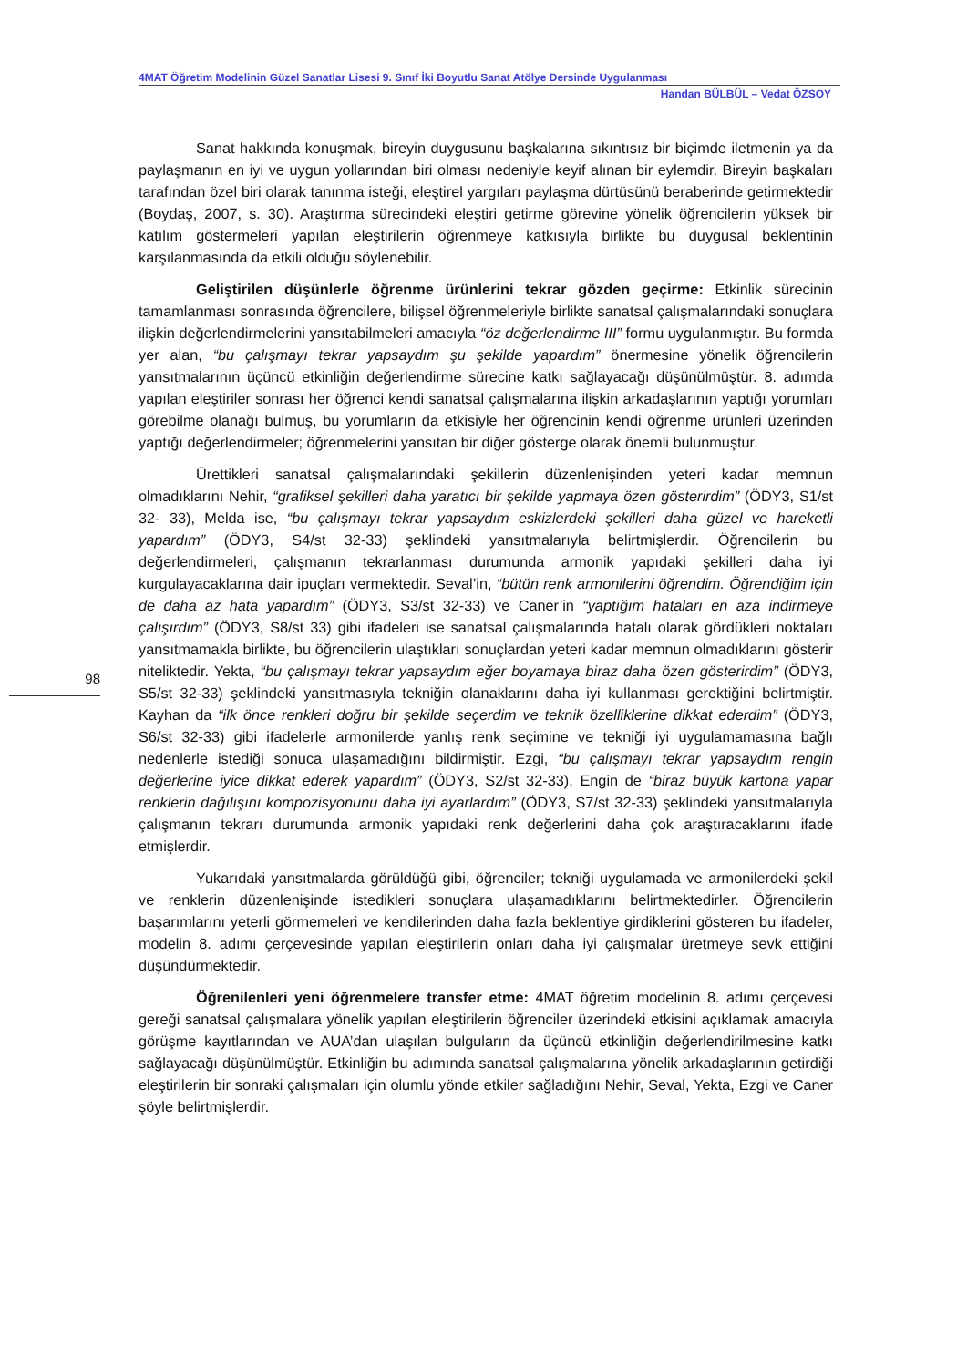4MAT Öğretim Modelinin Güzel Sanatlar Lisesi 9. Sınıf İki Boyutlu Sanat Atölye Dersinde Uygulanması
Handan BÜLBÜL – Vedat ÖZSOY
Sanat hakkında konuşmak, bireyin duygusunu başkalarına sıkıntısız bir biçimde iletmenin ya da paylaşmanın en iyi ve uygun yollarından biri olması nedeniyle keyif alınan bir eylemdir. Bireyin başkaları tarafından özel biri olarak tanınma isteği, eleştirel yargıları paylaşma dürtüsünü beraberinde getirmektedir (Boydaş, 2007, s. 30). Araştırma sürecindeki eleştiri getirme görevine yönelik öğrencilerin yüksek bir katılım göstermeleri yapılan eleştirilerin öğrenmeye katkısıyla birlikte bu duygusal beklentinin karşılanmasında da etkili olduğu söylenebilir.
Geliştirilen düşünlerle öğrenme ürünlerini tekrar gözden geçirme: Etkinlik sürecinin tamamlanması sonrasında öğrencilere, bilişsel öğrenmeleriyle birlikte sanatsal çalışmalarındaki sonuçlara ilişkin değerlendirmelerini yansıtabilmeleri amacıyla “öz değerlendirme III” formu uygulanmıştır. Bu formda yer alan, “bu çalışmayı tekrar yapsaydım şu şekilde yapardım” önermesine yönelik öğrencilerin yansıtmalarının üçüncü etkinliğin değerlendirme sürecine katkı sağlayacağı düşünülmüştür. 8. adımda yapılan eleştiriler sonrası her öğrenci kendi sanatsal çalışmalarına ilişkin arkadaşlarının yaptığı yorumları görebilme olanağı bulmuş, bu yorumların da etkisiyle her öğrencinin kendi öğrenme ürünleri üzerinden yaptığı değerlendirmeler; öğrenmelerini yansıtan bir diğer gösterge olarak önemli bulunmuştur.
Ürettikleri sanatsal çalışmalarındaki şekillerin düzenlenişinden yeteri kadar memnun olmadıklarını Nehir, “grafiksel şekilleri daha yaratıcı bir şekilde yapmaya özen gösterirdim” (ÖDY3, S1/st 32- 33), Melda ise, “bu çalışmayı tekrar yapsaydım eskizlerdeki şekilleri daha güzel ve hareketli yapardım” (ÖDY3, S4/st 32-33) şeklindeki yansıtmalarıyla belirtmişlerdir. Öğrencilerin bu değerlendirmeleri, çalışmanın tekrarlanması durumunda armonik yapıdaki şekilleri daha iyi kurgulayacaklarına dair ipuçları vermektedir. Seval’in, “bütün renk armonilerini öğrendim. Öğrendiğim için de daha az hata yapardım” (ÖDY3, S3/st 32-33) ve Caner’in “yaptığım hataları en aza indirmeye çalışırdım” (ÖDY3, S8/st 33) gibi ifadeleri ise sanatsal çalışmalarında hatalı olarak gördükleri noktaları yansıtmamakla birlikte, bu öğrencilerin ulaştıkları sonuçlardan yeteri kadar memnun olmadıklarını gösterir niteliktedir. Yekta, “bu çalışmayı tekrar yapsaydım eğer boyamaya biraz daha özen gösterirdim” (ÖDY3, S5/st 32-33) şeklindeki yansıtmasıyla tekniğin olanaklarını daha iyi kullanması gerektiğini belirtmiştir. Kayhan da “ilk önce renkleri doğru bir şekilde seçerdim ve teknik özelliklerine dikkat ederdim” (ÖDY3, S6/st 32-33) gibi ifadelerle armonilerde yanlış renk seçimine ve tekniği iyi uygulamamasına bağlı nedenlerle istediği sonuca ulaşamadığını bildirmiştir. Ezgi, “bu çalışmayı tekrar yapsaydım rengin değerlerine iyice dikkat ederek yapardım” (ÖDY3, S2/st 32-33), Engin de “biraz büyük kartona yapar renklerin dağılışını kompozisyonunu daha iyi ayarlardım” (ÖDY3, S7/st 32-33) şeklindeki yansıtmalarıyla çalışmanın tekrarı durumunda armonik yapıdaki renk değerlerini daha çok araştıracaklarını ifade etmişlerdir.
98
Yukarıdaki yansıtmalarda görüldüğü gibi, öğrenciler; tekniği uygulamada ve armonilerdeki şekil ve renklerin düzenlenişinde istedikleri sonuçlara ulaşamadıklarını belirtmektedirler. Öğrencilerin başarımlarını yeterli görmemeleri ve kendilerinden daha fazla beklentiye girdiklerini gösteren bu ifadeler, modelin 8. adımı çerçevesinde yapılan eleştirilerin onları daha iyi çalışmalar üretmeye sevk ettiğini düşündürmektedir.
Öğrenilenleri yeni öğrenmelere transfer etme: 4MAT öğretim modelinin 8. adımı çerçevesi gereği sanatsal çalışmalara yönelik yapılan eleştirilerin öğrenciler üzerindeki etkisini açıklamak amacıyla görüşme kayıtlarından ve AUA’dan ulaşılan bulguların da üçüncü etkinliğin değerlendirilmesine katkı sağlayacağı düşünülmüştür. Etkinliğin bu adımında sanatsal çalışmalarına yönelik arkadaşlarının getirdiği eleştirilerin bir sonraki çalışmaları için olumlu yönde etkiler sağladığını Nehir, Seval, Yekta, Ezgi ve Caner şöyle belirtmişlerdir.